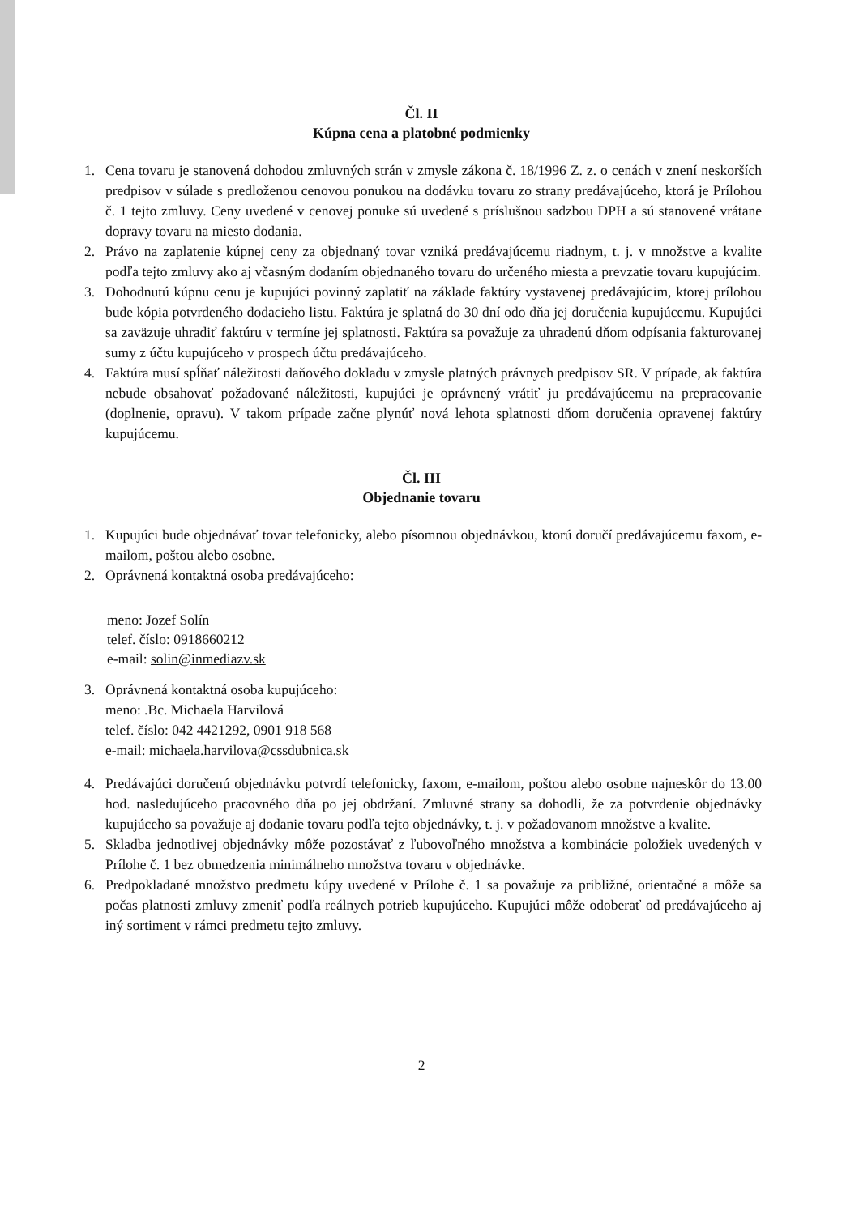Čl. II
Kúpna cena a platobné podmienky
1. Cena tovaru je stanovená dohodou zmluvných strán v zmysle zákona č. 18/1996 Z. z. o cenách v znení neskorších predpisov v súlade s predloženou cenovou ponukou na dodávku tovaru zo strany predávajúceho, ktorá je Prílohou č. 1 tejto zmluvy. Ceny uvedené v cenovej ponuke sú uvedené s príslušnou sadzbou DPH a sú stanovené vrátane dopravy tovaru na miesto dodania.
2. Právo na zaplatenie kúpnej ceny za objednaný tovar vzniká predávajúcemu riadnym, t. j. v množstve a kvalite podľa tejto zmluvy ako aj včasným dodaním objednaného tovaru do určeného miesta a prevzatie tovaru kupujúcim.
3. Dohodnutú kúpnu cenu je kupujúci povinný zaplatiť na základe faktúry vystavenej predávajúcim, ktorej prílohou bude kópia potvrdeného dodacieho listu. Faktúra je splatná do 30 dní odo dňa jej doručenia kupujúcemu. Kupujúci sa zaväzuje uhradiť faktúru v termíne jej splatnosti. Faktúra sa považuje za uhradenú dňom odpísania fakturovanej sumy z účtu kupujúceho v prospech účtu predávajúceho.
4. Faktúra musí spĺňať náležitosti daňového dokladu v zmysle platných právnych predpisov SR. V prípade, ak faktúra nebude obsahovať požadované náležitosti, kupujúci je oprávnený vrátiť ju predávajúcemu na prepracovanie (doplnenie, opravu). V takom prípade začne plynúť nová lehota splatnosti dňom doručenia opravenej faktúry kupujúcemu.
Čl. III
Objednanie tovaru
1. Kupujúci bude objednávať tovar telefonicky, alebo písomnou objednávkou, ktorú doručí predávajúcemu faxom, e-mailom, poštou alebo osobne.
2. Oprávnená kontaktná osoba predávajúceho:
meno: Jozef Solín
telef. číslo: 0918660212
e-mail: solin@inmediazv.sk
3. Oprávnená kontaktná osoba kupujúceho:
meno: .Bc. Michaela Harvilová
telef. číslo: 042 4421292, 0901 918 568
e-mail: michaela.harvilova@cssdubnica.sk
4. Predávajúci doručenú objednávku potvrdí telefonicky, faxom, e-mailom, poštou alebo osobne najneskôr do 13.00 hod. nasledujúceho pracovného dňa po jej obdržaní. Zmluvné strany sa dohodli, že za potvrdenie objednávky kupujúceho sa považuje aj dodanie tovaru podľa tejto objednávky, t. j. v požadovanom množstve a kvalite.
5. Skladba jednotlivej objednávky môže pozostávať z ľubovoľného množstva a kombinácie položiek uvedených v Prílohe č. 1 bez obmedzenia minimálneho množstva tovaru v objednávke.
6. Predpokladané množstvo predmetu kúpy uvedené v Prílohe č. 1 sa považuje za približné, orientačné a môže sa počas platnosti zmluvy zmeniť podľa reálnych potrieb kupujúceho. Kupujúci môže odoberať od predávajúceho aj iný sortiment v rámci predmetu tejto zmluvy.
2